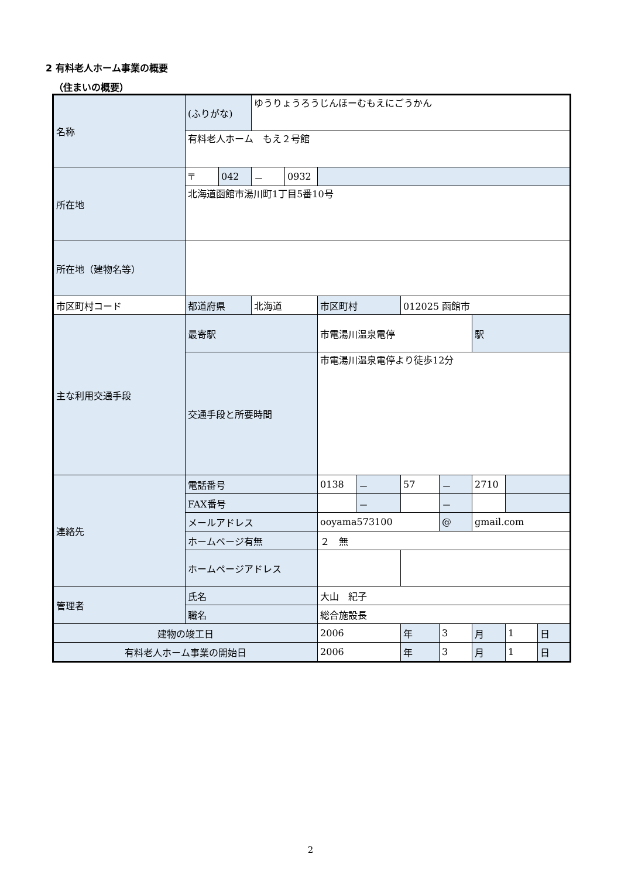2 有料老人ホーム事業の概要
（住まいの概要）
| 名称 | (ふりがな) | | ゆうりょうろうじんほーむもえにごうかん | | | | | | | | |
| | 有料老人ホーム もえ２号館 | | | | | | | | | | |
| 所在地 | 〒 | 042 | － | 0932 | | | | | | | |
| | 北海道函館市湯川町1丁目5番10号 | | | | | | | | | | |
| 所在地（建物名等） | | | | | | | | | | | |
| 市区町村コード | 都道府県 | | 北海道 | | 市区町村 | | 012025 函館市 | | | | |
| 主な利用交通手段 | 最寄駅 | | | | 市電湯川温泉電停 | | | | 駅 | | |
| | 交通手段と所要時間 | | | | 市電湯川温泉電停より徒歩12分 | | | | | | |
| 連絡先 | 電話番号 | | | | 0138 | － | 57 | － | 2710 | | |
| | FAX番号 | | | | | － | | － | | | |
| | メールアドレス | | | | ooyama573100 | | | @ | gmail.com | | |
| | ホームページ有無 | | | | ２ 無 | | | | | | |
| | ホームページアドレス | | | | | | | | | | |
| 管理者 | 氏名 | | | | 大山 紀子 | | | | | | |
| | 職名 | | | | 総合施設長 | | | | | | |
| 建物の竣工日 | | | | | 2006 | | 年 | 3 | 月 | 1 | 日 |
| 有料老人ホーム事業の開始日 | | | | | 2006 | | 年 | 3 | 月 | 1 | 日 |
2